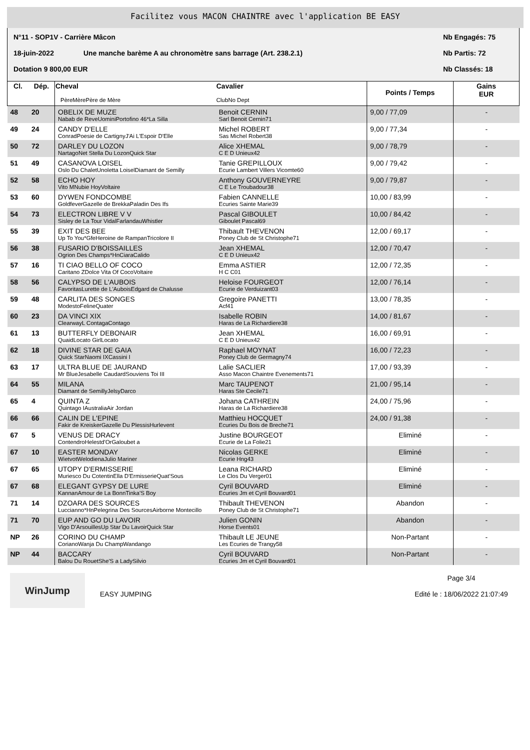Facilitez vous MACON CHAINTRE avec l'application BE EASY
N°11 - SOP1V - Carrière Mâcon Nb Engagés: 75
18-juin-2022 Une manche barème A au chronomètre sans barrage (Art. 238.2.1) Nb Partis: 72
Dotation 9 800,00 EUR Nb Classés: 18
| Cl. | Dép. | Cheval PèreMèrePère de Mère | Cavalier ClubNo Dept | Points / Temps | Gains EUR |
| --- | --- | --- | --- | --- | --- |
| 48 | 20 | OBELIX DE MUZE Nabab de ReveUominiPortofino 46*La Silla | Benoit CERNIN Sarl Benoit Cernin71 | 9,00 / 77,09 | - |
| 49 | 24 | CANDY D'ELLE ConradPoesie de CartignyJ'Ai L'Espoir D'Elle | Michel ROBERT Sas Michel Robert38 | 9,00 / 77,34 | - |
| 50 | 72 | DARLEY DU LOZON NartagoNet Stella Du LozonQuick Star | Alice XHEMAL C E D Unieux42 | 9,00 / 78,79 | - |
| 51 | 49 | CASANOVA LOISEL Oslo Du ChaletUnoletta LoiselDiamant de Semilly | Tanie GREPILLOUX Ecurie Lambert Villers Vicomte60 | 9,00 / 79,42 | - |
| 52 | 58 | ECHO HOY Vito MNubie HoyVoltaire | Anthony GOUVERNEYRE C E Le Troubadour38 | 9,00 / 79,87 | - |
| 53 | 60 | DYWEN FONDCOMBE GoldfeverGazelle de BrekkaPaladin Des Ifs | Fabien CANNELLE Ecuries Sainte Marie39 | 10,00 / 83,99 | - |
| 54 | 73 | ELECTRON LIBRE V V Sisley de La Tour VidalFarlandauWhistler | Pascal GIBOULET Giboulet Pascal69 | 10,00 / 84,42 | - |
| 55 | 39 | EXIT DES BEE Up To You*GfeHeroine de RampanTricolore II | Thibault THEVENON Poney Club de St Christophe71 | 12,00 / 69,17 | - |
| 56 | 38 | FUSARIO D'BOISSAILLES Ogrion Des Champs*HnCiaraCalido | Jean XHEMAL C E D Unieux42 | 12,00 / 70,47 | - |
| 57 | 16 | TI CIAO BELLO OF COCO Caritano ZDolce Vita Of CocoVoltaire | Emma ASTIER H C C01 | 12,00 / 72,35 | - |
| 58 | 56 | CALYPSO DE L'AUBOIS FavoritasLurette de L'AuboisEdgard de Chalusse | Heloise FOURGEOT Ecurie de Verduizant03 | 12,00 / 76,14 | - |
| 59 | 48 | CARLITA DES SONGES ModestoFelineQuater | Gregoire PANETTI Acf41 | 13,00 / 78,35 | - |
| 60 | 23 | DA VINCI XIX ClearwayL ContagaContago | Isabelle ROBIN Haras de La Richardiere38 | 14,00 / 81,67 | - |
| 61 | 13 | BUTTERFLY DEBONAIR QuaidLocato GirlLocato | Jean XHEMAL C E D Unieux42 | 16,00 / 69,91 | - |
| 62 | 18 | DIVINE STAR DE GAIA Quick StarNaomi IXCassini I | Raphael MOYNAT Poney Club de Germagny74 | 16,00 / 72,23 | - |
| 63 | 17 | ULTRA BLUE DE JAURAND Mr BlueJesabelle CaudardSouviens Toi III | Lalie SACLIER Asso Macon Chaintre Evenements71 | 17,00 / 93,39 | - |
| 64 | 55 | MILANA Diamant de SemillyJelsyDarco | Marc TAUPENOT Haras Ste Cecile71 | 21,00 / 95,14 | - |
| 65 | 4 | QUINTA Z Quintago IAustraliaAir Jordan | Johana CATHREIN Haras de La Richardiere38 | 24,00 / 75,96 | - |
| 66 | 66 | CALIN DE L'EPINE Fakir de KreiskerGazelle Du PlessisHurlevent | Matthieu HOCQUET Ecuries Du Bois de Breche71 | 24,00 / 91,38 | - |
| 67 | 5 | VENUS DE DRACY ContendroHelestd'OrGaloubet a | Justine BOURGEOT Ecurie de La Folie21 | Eliminé | - |
| 67 | 10 | EASTER MONDAY WietvotWelodienaJulio Mariner | Nicolas GERKE Ecurie Hng43 | Eliminé | - |
| 67 | 65 | UTOPY D'ERMISSERIE Muriesco Du CotentinElla D'ErmisserieQuat'Sous | Leana RICHARD Le Clos Du Verger01 | Eliminé | - |
| 67 | 68 | ELEGANT GYPSY DE LURE KannanAmour de La BonnTinka'S Boy | Cyril BOUVARD Ecuries Jm et Cyril Bouvard01 | Eliminé | - |
| 71 | 14 | DZOARA DES SOURCES Luccianno*HnPelegrina Des SourcesAirborne Montecillo | Thibault THEVENON Poney Club de St Christophe71 | Abandon | - |
| 71 | 70 | EUP AND GO DU LAVOIR Vigo D'ArsouillesUp Star Du LavoirQuick Star | Julien GONIN Horse Events01 | Abandon | - |
| NP | 26 | CORINO DU CHAMP CorianoWanja Du ChampWandango | Thibault LE JEUNE Les Ecuries de Trangy58 | Non-Partant | - |
| NP | 44 | BACCARY Balou Du RouetShe'S a LadySilvio | Cyril BOUVARD Ecuries Jm et Cyril Bouvard01 | Non-Partant | - |
WinJump
EASY JUMPING
Page 3/4
Edité le : 18/06/2022 21:07:49